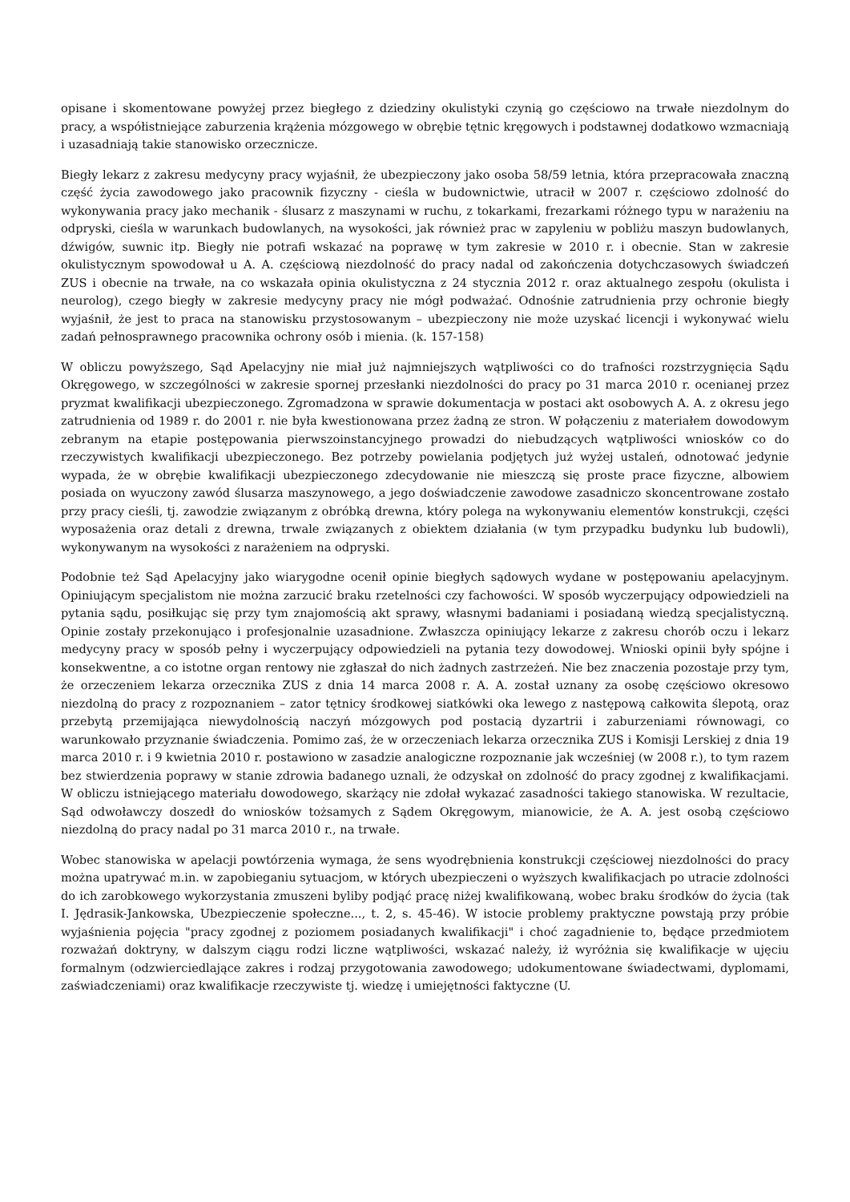opisane i skomentowane powyżej przez biegłego z dziedziny okulistyki czynią go częściowo na trwałe niezdolnym do pracy, a współistniejące zaburzenia krążenia mózgowego w obrębie tętnic kręgowych i podstawnej dodatkowo wzmacniają i uzasadniają takie stanowisko orzecznicze.
Biegły lekarz z zakresu medycyny pracy wyjaśnił, że ubezpieczony jako osoba 58/59 letnia, która przepracowała znaczną część życia zawodowego jako pracownik fizyczny - cieśla w budownictwie, utracił w 2007 r. częściowo zdolność do wykonywania pracy jako mechanik - ślusarz z maszynami w ruchu, z tokarkami, frezarkami różnego typu w narażeniu na odpryski, cieśla w warunkach budowlanych, na wysokości, jak również prac w zapyleniu w pobliżu maszyn budowlanych, dźwigów, suwnic itp. Biegły nie potrafi wskazać na poprawę w tym zakresie w 2010 r. i obecnie. Stan w zakresie okulistycznym spowodował u A. A. częściową niezdolność do pracy nadal od zakończenia dotychczasowych świadczeń ZUS i obecnie na trwałe, na co wskazała opinia okulistyczna z 24 stycznia 2012 r. oraz aktualnego zespołu (okulista i neurolog), czego biegły w zakresie medycyny pracy nie mógł podważać. Odnośnie zatrudnienia przy ochronie biegły wyjaśnił, że jest to praca na stanowisku przystosowanym – ubezpieczony nie może uzyskać licencji i wykonywać wielu zadań pełnosprawnego pracownika ochrony osób i mienia. (k. 157-158)
W obliczu powyższego, Sąd Apelacyjny nie miał już najmniejszych wątpliwości co do trafności rozstrzygnięcia Sądu Okręgowego, w szczególności w zakresie spornej przesłanki niezdolności do pracy po 31 marca 2010 r. ocenianej przez pryzmat kwalifikacji ubezpieczonego. Zgromadzona w sprawie dokumentacja w postaci akt osobowych A. A. z okresu jego zatrudnienia od 1989 r. do 2001 r. nie była kwestionowana przez żadną ze stron. W połączeniu z materiałem dowodowym zebranym na etapie postępowania pierwszoinstancyjnego prowadzi do niebudzących wątpliwości wniosków co do rzeczywistych kwalifikacji ubezpieczonego. Bez potrzeby powielania podjętych już wyżej ustaleń, odnotować jedynie wypada, że w obrębie kwalifikacji ubezpieczonego zdecydowanie nie mieszczą się proste prace fizyczne, albowiem posiada on wyuczony zawód ślusarza maszynowego, a jego doświadczenie zawodowe zasadniczo skoncentrowane zostało przy pracy cieśli, tj. zawodzie związanym z obróbką drewna, który polega na wykonywaniu elementów konstrukcji, części wyposażenia oraz detali z drewna, trwale związanych z obiektem działania (w tym przypadku budynku lub budowli), wykonywanym na wysokości z narażeniem na odpryski.
Podobnie też Sąd Apelacyjny jako wiarygodne ocenił opinie biegłych sądowych wydane w postępowaniu apelacyjnym. Opiniującym specjalistom nie można zarzucić braku rzetelności czy fachowości. W sposób wyczerpujący odpowiedzieli na pytania sądu, posiłkując się przy tym znajomością akt sprawy, własnymi badaniami i posiadaną wiedzą specjalistyczną. Opinie zostały przekonująco i profesjonalnie uzasadnione. Zwłaszcza opiniujący lekarze z zakresu chorób oczu i lekarz medycyny pracy w sposób pełny i wyczerpujący odpowiedzieli na pytania tezy dowodowej. Wnioski opinii były spójne i konsekwentne, a co istotne organ rentowy nie zgłaszał do nich żadnych zastrzeżeń. Nie bez znaczenia pozostaje przy tym, że orzeczeniem lekarza orzecznika ZUS z dnia 14 marca 2008 r. A. A. został uznany za osobę częściowo okresowo niezdolną do pracy z rozpoznaniem – zator tętnicy środkowej siatkówki oka lewego z następową całkowita ślepotą, oraz przebytą przemijająca niewydolnością naczyń mózgowych pod postacią dyzartrii i zaburzeniami równowagi, co warunkowało przyznanie świadczenia. Pomimo zaś, że w orzeczeniach lekarza orzecznika ZUS i Komisji Lerskiej z dnia 19 marca 2010 r. i 9 kwietnia 2010 r. postawiono w zasadzie analogiczne rozpoznanie jak wcześniej (w 2008 r.), to tym razem bez stwierdzenia poprawy w stanie zdrowia badanego uznali, że odzyskał on zdolność do pracy zgodnej z kwalifikacjami. W obliczu istniejącego materiału dowodowego, skarżący nie zdołał wykazać zasadności takiego stanowiska. W rezultacie, Sąd odwoławczy doszedł do wniosków tożsamych z Sądem Okręgowym, mianowicie, że A. A. jest osobą częściowo niezdolną do pracy nadal po 31 marca 2010 r., na trwałe.
Wobec stanowiska w apelacji powtórzenia wymaga, że sens wyodrębnienia konstrukcji częściowej niezdolności do pracy można upatrywać m.in. w zapobieganiu sytuacjom, w których ubezpieczeni o wyższych kwalifikacjach po utracie zdolności do ich zarobkowego wykorzystania zmuszeni byliby podjąć pracę niżej kwalifikowaną, wobec braku środków do życia (tak I. Jędrasik-Jankowska, Ubezpieczenie społeczne..., t. 2, s. 45-46). W istocie problemy praktyczne powstają przy próbie wyjaśnienia pojęcia "pracy zgodnej z poziomem posiadanych kwalifikacji" i choć zagadnienie to, będące przedmiotem rozważań doktryny, w dalszym ciągu rodzi liczne wątpliwości, wskazać należy, iż wyróżnia się kwalifikacje w ujęciu formalnym (odzwierciedlające zakres i rodzaj przygotowania zawodowego; udokumentowane świadectwami, dyplomami, zaświadczeniami) oraz kwalifikacje rzeczywiste tj. wiedzę i umiejętności faktyczne (U.